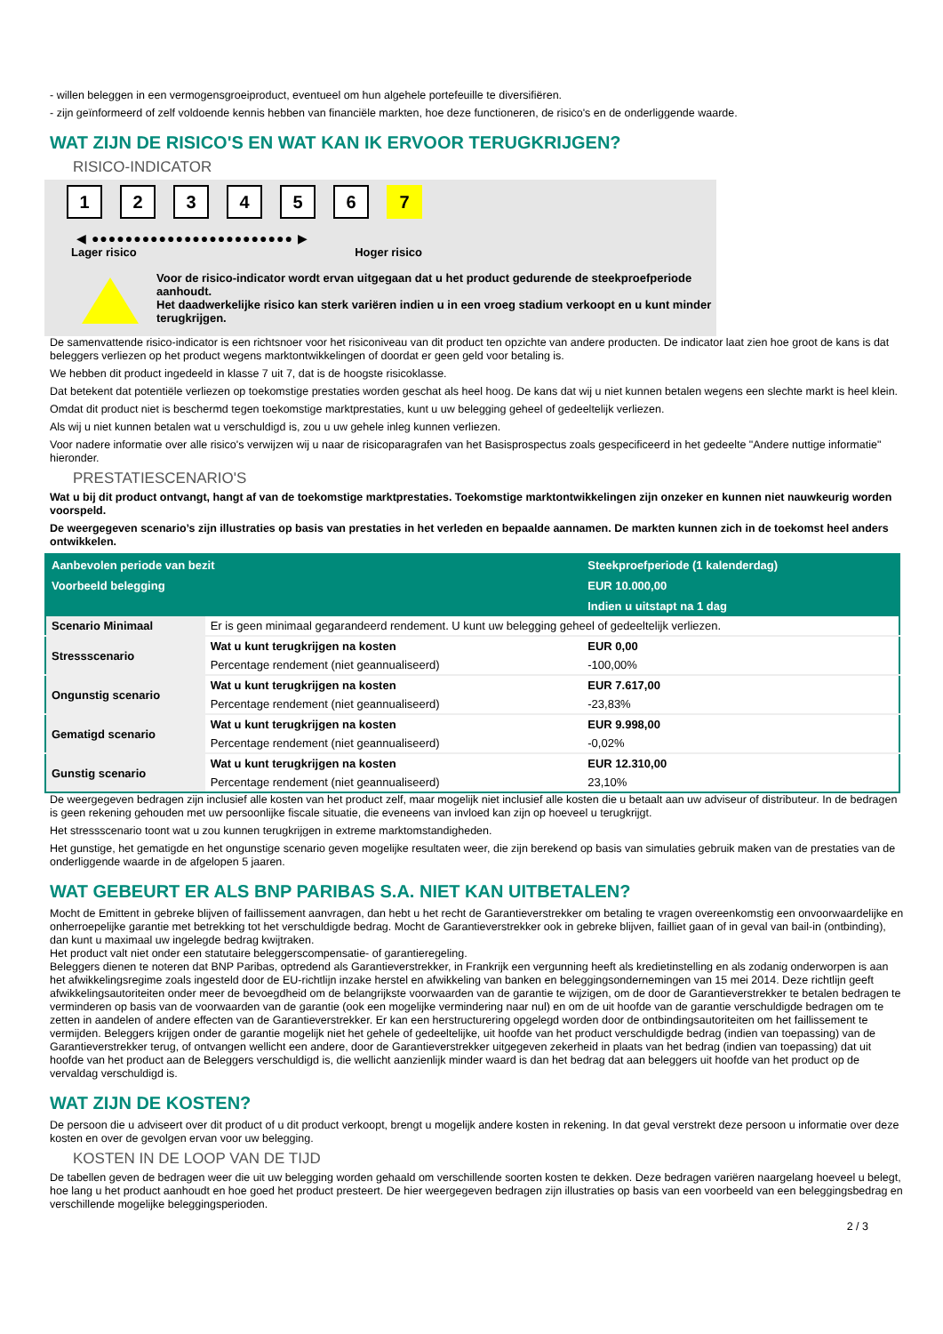- willen beleggen in een vermogensgroeiproduct, eventueel om hun algehele portefeuille te diversifiëren.
- zijn geïnformeerd of zelf voldoende kennis hebben van financiële markten, hoe deze functioneren, de risico's en de onderliggende waarde.
WAT ZIJN DE RISICO'S EN WAT KAN IK ERVOOR TERUGKRIJGEN?
RISICO-INDICATOR
1 2 3 4 5 6 7
◀ ●●●●●●●●●●●●●●●●●●●●●●●● ▶
Lager risico Hoger risico
Voor de risico-indicator wordt ervan uitgegaan dat u het product gedurende de steekproefperiode aanhoudt.
Het daadwerkelijke risico kan sterk variëren indien u in een vroeg stadium verkoopt en u kunt minder terugkrijgen.
De samenvattende risico-indicator is een richtsnoer voor het risiconiveau van dit product ten opzichte van andere producten. De indicator laat zien hoe groot de kans is dat beleggers verliezen op het product wegens marktontwikkelingen of doordat er geen geld voor betaling is.
We hebben dit product ingedeeld in klasse 7 uit 7, dat is de hoogste risicoklasse.
Dat betekent dat potentiële verliezen op toekomstige prestaties worden geschat als heel hoog. De kans dat wij u niet kunnen betalen wegens een slechte markt is heel klein.
Omdat dit product niet is beschermd tegen toekomstige marktprestaties, kunt u uw belegging geheel of gedeeltelijk verliezen.
Als wij u niet kunnen betalen wat u verschuldigd is, zou u uw gehele inleg kunnen verliezen.
Voor nadere informatie over alle risico's verwijzen wij u naar de risicoparagrafen van het Basisprospectus zoals gespecificeerd in het gedeelte "Andere nuttige informatie" hieronder.
PRESTATIESCENARIO'S
Wat u bij dit product ontvangt, hangt af van de toekomstige marktprestaties. Toekomstige marktontwikkelingen zijn onzeker en kunnen niet nauwkeurig worden voorspeld.
De weergegeven scenario’s zijn illustraties op basis van prestaties in het verleden en bepaalde aannamen. De markten kunnen zich in de toekomst heel anders ontwikkelen.
| Aanbevolen periode van bezit | | Steekproefperiode (1 kalenderdag) |
| --- | --- | --- |
| Voorbeeld belegging | | EUR 10.000,00 |
| | | Indien u uitstapt na 1 dag |
| Scenario Minimaal | Er is geen minimaal gegarandeerd rendement. U kunt uw belegging geheel of gedeeltelijk verliezen. | |
| Stressscenario | Wat u kunt terugkrijgen na kosten | EUR 0,00 |
| | Percentage rendement (niet geannualiseerd) | -100,00% |
| Ongunstig scenario | Wat u kunt terugkrijgen na kosten | EUR 7.617,00 |
| | Percentage rendement (niet geannualiseerd) | -23,83% |
| Gematigd scenario | Wat u kunt terugkrijgen na kosten | EUR 9.998,00 |
| | Percentage rendement (niet geannualiseerd) | -0,02% |
| Gunstig scenario | Wat u kunt terugkrijgen na kosten | EUR 12.310,00 |
| | Percentage rendement (niet geannualiseerd) | 23,10% |
De weergegeven bedragen zijn inclusief alle kosten van het product zelf, maar mogelijk niet inclusief alle kosten die u betaalt aan uw adviseur of distributeur. In de bedragen is geen rekening gehouden met uw persoonlijke fiscale situatie, die eveneens van invloed kan zijn op hoeveel u terugkrijgt.
Het stressscenario toont wat u zou kunnen terugkrijgen in extreme marktomstandigheden.
Het gunstige, het gematigde en het ongunstige scenario geven mogelijke resultaten weer, die zijn berekend op basis van simulaties gebruik maken van de prestaties van de onderliggende waarde in de afgelopen 5 jaaren.
WAT GEBEURT ER ALS BNP PARIBAS S.A. NIET KAN UITBETALEN?
Mocht de Emittent in gebreke blijven of faillissement aanvragen, dan hebt u het recht de Garantieverstrekker om betaling te vragen overeenkomstig een onvoorwaardelijke en onherroepelijke garantie met betrekking tot het verschuldigde bedrag. Mocht de Garantieverstrekker ook in gebreke blijven, failliet gaan of in geval van bail-in (ontbinding), dan kunt u maximaal uw ingelegde bedrag kwijtraken.
Het product valt niet onder een statutaire beleggerscompensatie- of garantieregeling.
Beleggers dienen te noteren dat BNP Paribas, optredend als Garantieverstrekker, in Frankrijk een vergunning heeft als kredietinstelling en als zodanig onderworpen is aan het afwikkelingsregime zoals ingesteld door de EU-richtlijn inzake herstel en afwikkeling van banken en beleggingsondernemingen van 15 mei 2014. Deze richtlijn geeft afwikkelingsautoriteiten onder meer de bevoegdheid om de belangrijkste voorwaarden van de garantie te wijzigen, om de door de Garantieverstrekker te betalen bedragen te verminderen op basis van de voorwaarden van de garantie (ook een mogelijke vermindering naar nul) en om de uit hoofde van de garantie verschuldigde bedragen om te zetten in aandelen of andere effecten van de Garantieverstrekker. Er kan een herstructurering opgelegd worden door de ontbindingsautoriteiten om het faillissement te vermijden. Beleggers krijgen onder de garantie mogelijk niet het gehele of gedeeltelijke, uit hoofde van het product verschuldigde bedrag (indien van toepassing) van de Garantieverstrekker terug, of ontvangen wellicht een andere, door de Garantieverstrekker uitgegeven zekerheid in plaats van het bedrag (indien van toepassing) dat uit hoofde van het product aan de Beleggers verschuldigd is, die wellicht aanzienlijk minder waard is dan het bedrag dat aan beleggers uit hoofde van het product op de vervaldag verschuldigd is.
WAT ZIJN DE KOSTEN?
De persoon die u adviseert over dit product of u dit product verkoopt, brengt u mogelijk andere kosten in rekening. In dat geval verstrekt deze persoon u informatie over deze kosten en over de gevolgen ervan voor uw belegging.
KOSTEN IN DE LOOP VAN DE TIJD
De tabellen geven de bedragen weer die uit uw belegging worden gehaald om verschillende soorten kosten te dekken. Deze bedragen variëren naargelang hoeveel u belegt, hoe lang u het product aanhoudt en hoe goed het product presteert. De hier weergegeven bedragen zijn illustraties op basis van een voorbeeld van een beleggingsbedrag en verschillende mogelijke beleggingsperioden.
2 / 3